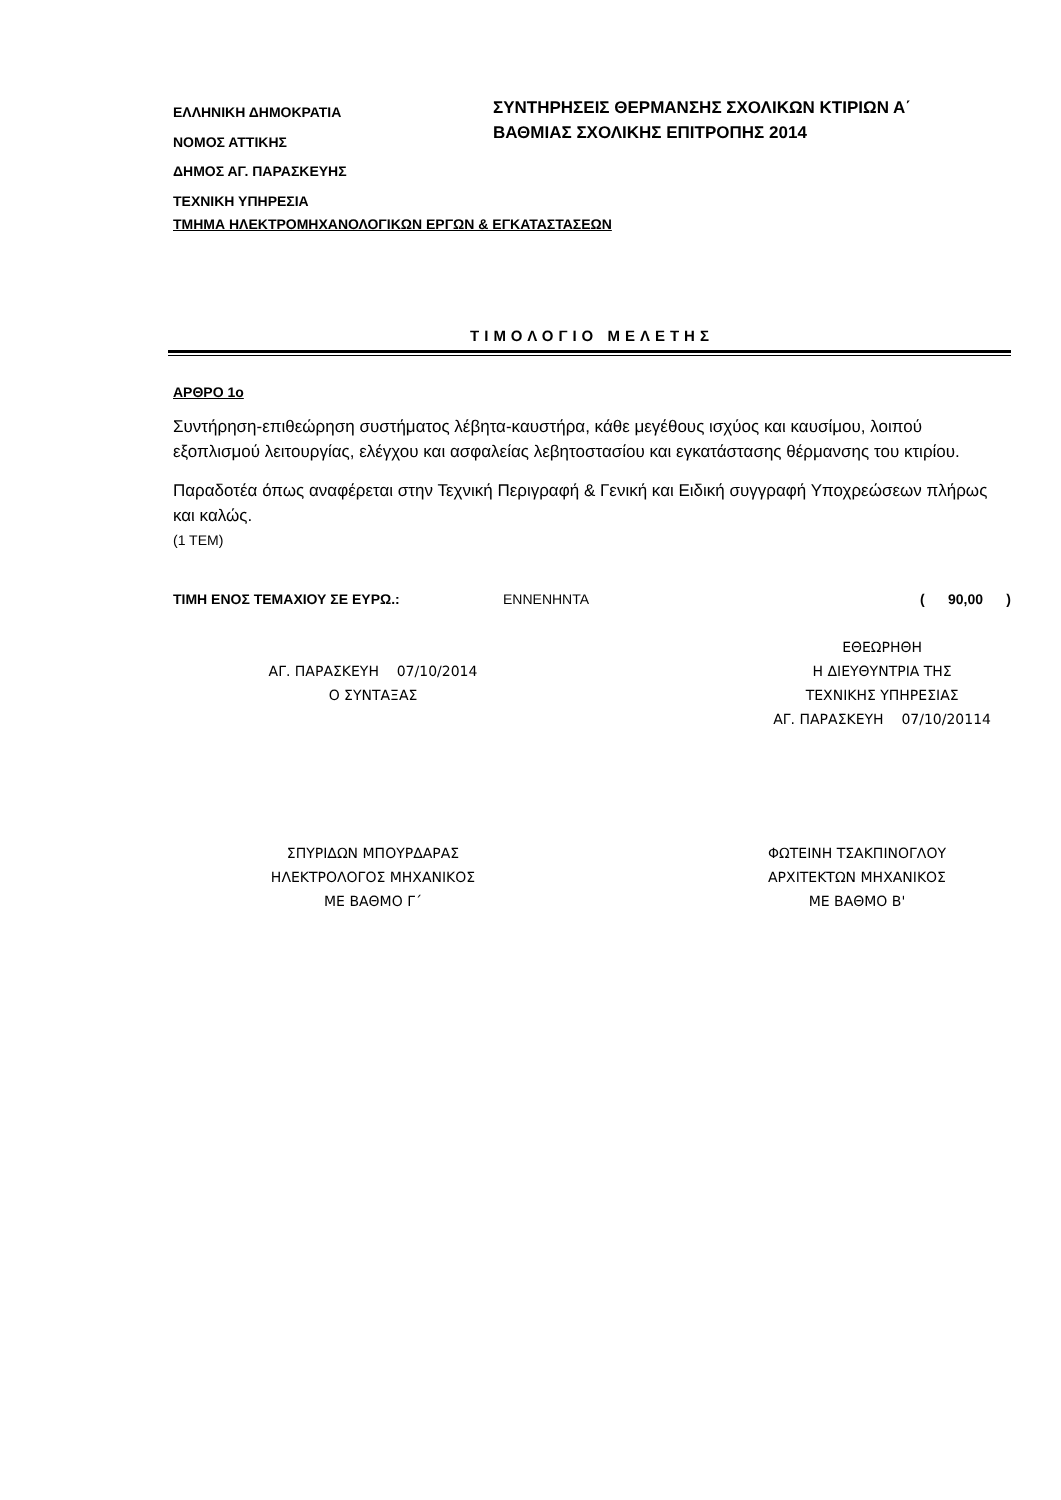ΕΛΛΗΝΙΚΗ ΔΗΜΟΚΡΑΤΙΑ
ΝΟΜΟΣ ΑΤΤΙΚΗΣ
ΔΗΜΟΣ ΑΓ. ΠΑΡΑΣΚΕΥΗΣ
ΤΕΧΝΙΚΗ ΥΠΗΡΕΣΙΑ
ΣΥΝΤΗΡΗΣΕΙΣ ΘΕΡΜΑΝΣΗΣ ΣΧΟΛΙΚΩΝ ΚΤΙΡΙΩΝ Α΄
ΒΑΘΜΙΑΣ ΣΧΟΛΙΚΗΣ ΕΠΙΤΡΟΠΗΣ 2014
ΤΜΗΜΑ ΗΛΕΚΤΡΟΜΗΧΑΝΟΛΟΓΙΚΩΝ ΕΡΓΩΝ & ΕΓΚΑΤΑΣΤΑΣΕΩΝ
ΤΙΜΟΛΟΓΙΟ ΜΕΛΕΤΗΣ
ΑΡΘΡΟ 1ο
Συντήρηση-επιθεώρηση συστήματος λέβητα-καυστήρα, κάθε μεγέθους ισχύος και καυσίμου, λοιπού εξοπλισμού λειτουργίας, ελέγχου και ασφαλείας λεβητοστασίου και εγκατάστασης θέρμανσης του κτιρίου.
Παραδοτέα όπως αναφέρεται στην Τεχνική Περιγραφή & Γενική και Ειδική συγγραφή Υποχρεώσεων πλήρως και καλώς.
(1 ΤΕΜ)
ΤΙΜΗ ΕΝΟΣ ΤΕΜΑΧΙΟΥ ΣΕ ΕΥΡΩ.: ΕΝΝΕΝΗΝΤΑ ( 90,00 )
ΑΓ. ΠΑΡΑΣΚΕΥΗ 07/10/2014
Ο ΣΥΝΤΑΞΑΣ
ΕΘΕΩΡΗΘΗ
Η ΔΙΕΥΘΥΝΤΡΙΑ ΤΗΣ
ΤΕΧΝΙΚΗΣ ΥΠΗΡΕΣΙΑΣ
ΑΓ. ΠΑΡΑΣΚΕΥΗ 07/10/20114
ΣΠΥΡΙΔΩΝ ΜΠΟΥΡΔΑΡΑΣ
ΗΛΕΚΤΡΟΛΟΓΟΣ ΜΗΧΑΝΙΚΟΣ
ΜΕ ΒΑΘΜΟ Γ΄
ΦΩΤΕΙΝΗ ΤΣΑΚΠΙΝΟΓΛΟΥ
ΑΡΧΙΤΕΚΤΩΝ ΜΗΧΑΝΙΚΟΣ
ΜΕ ΒΑΘΜΟ Β'